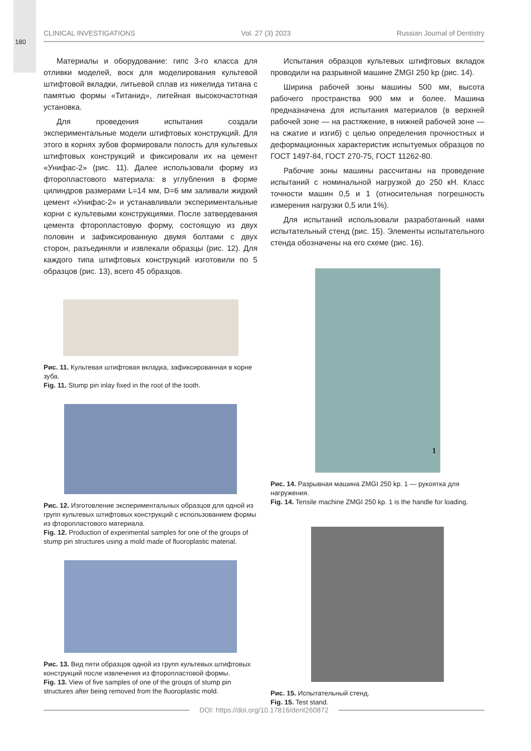180
CLINICAL INVESTIGATIONS Vol. 27 (3) 2023 Russian Journal of Dentistry
Материалы и оборудование: гипс 3-го класса для отливки моделей, воск для моделирования культевой штифтовой вкладки, литьевой сплав из никелида титана с памятью формы «Титанид», литейная высокочастотная установка.
Для проведения испытания создали экспериментальные модели штифтовых конструкций. Для этого в корнях зубов формировали полость для культевых штифтовых конструкций и фиксировали их на цемент «Унифас-2» (рис. 11). Далее использовали форму из фторопластового материала: в углубления в форме цилиндров размерами L=14 мм, D=6 мм заливали жидкий цемент «Унифас-2» и устанавливали экспериментальные корни с культевыми конструкциями. После затвердевания цемента фторопластовую форму, состоящую из двух половин и зафиксированную двумя болтами с двух сторон, разъединяли и извлекали образцы (рис. 12). Для каждого типа штифтовых конструкций изготовили по 5 образцов (рис. 13), всего 45 образцов.
Рис. 11. Культевая штифтовая вкладка, зафиксированная в корне зуба.
Fig. 11. Stump pin inlay fixed in the root of the tooth.
Рис. 12. Изготовление экспериментальных образцов для одной из групп культевых штифтовых конструкций с использованием формы из фторопластового материала.
Fig. 12. Production of experimental samples for one of the groups of stump pin structures using a mold made of fluoroplastic material.
Рис. 13. Вид пяти образцов одной из групп культевых штифтовых конструкций после извлечения из фторопластовой формы.
Fig. 13. View of five samples of one of the groups of stump pin structures after being removed from the fluoroplastic mold.
Испытания образцов культевых штифтовых вкладок проводили на разрывной машине ZMGI 250 kp (рис. 14).
Ширина рабочей зоны машины 500 мм, высота рабочего пространства 900 мм и более. Машина предназначена для испытания материалов (в верхней рабочей зоне — на растяжение, в нижней рабочей зоне — на сжатие и изгиб) с целью определения прочностных и деформационных характеристик испытуемых образцов по ГОСТ 1497-84, ГОСТ 270-75, ГОСТ 11262-80.
Рабочие зоны машины рассчитаны на проведение испытаний с номинальной нагрузкой до 250 кН. Класс точности машин 0,5 и 1 (относительная погрешность измерения нагрузки 0,5 или 1%).
Для испытаний использовали разработанный нами испытательный стенд (рис. 15). Элементы испытательного стенда обозначены на его схеме (рис. 16).
1
Рис. 14. Разрывная машина ZMGI 250 kp. 1 — рукоятка для нагружения.
Fig. 14. Tensile machine ZMGI 250 kp. 1 is the handle for loading.
Рис. 15. Испытательный стенд.
Fig. 15. Test stand.
DOI: https://doi.org/10.17816/dent260872